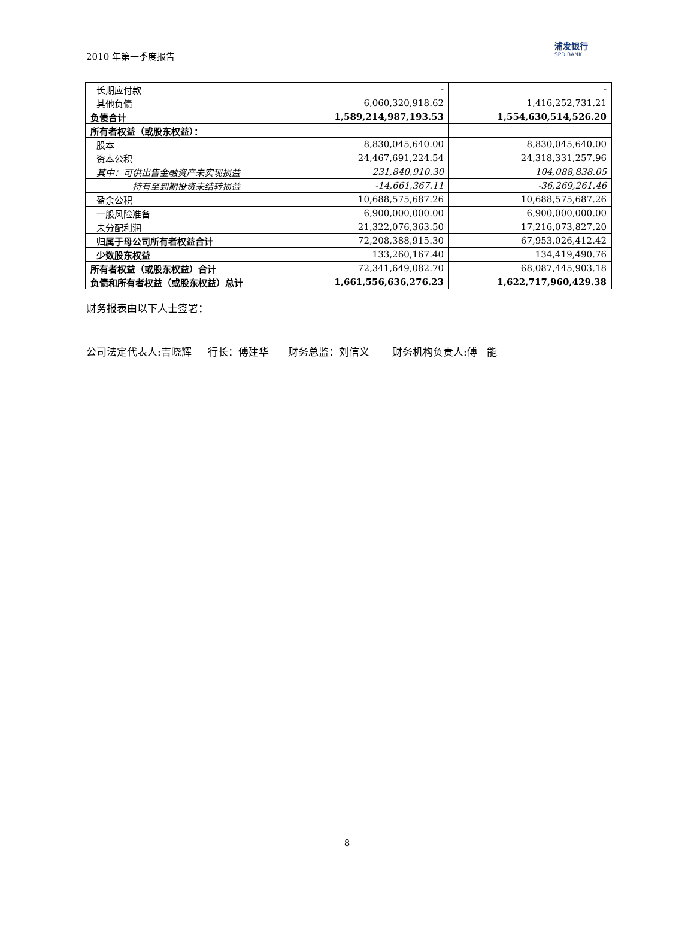2010 年第一季度报告
浦发银行
SPD BANK
| 长期应付款 | - | - |
| 其他负债 | 6,060,320,918.62 | 1,416,252,731.21 |
| 负债合计 | 1,589,214,987,193.53 | 1,554,630,514,526.20 |
| 所有者权益（或股东权益）： | | |
| 股本 | 8,830,045,640.00 | 8,830,045,640.00 |
| 资本公积 | 24,467,691,224.54 | 24,318,331,257.96 |
| 其中：可供出售金融资产未实现损益 | 231,840,910.30 | 104,088,838.05 |
| 持有至到期投资未结转损益 | -14,661,367.11 | -36,269,261.46 |
| 盈余公积 | 10,688,575,687.26 | 10,688,575,687.26 |
| 一般风险准备 | 6,900,000,000.00 | 6,900,000,000.00 |
| 未分配利润 | 21,322,076,363.50 | 17,216,073,827.20 |
| 归属于母公司所有者权益合计 | 72,208,388,915.30 | 67,953,026,412.42 |
| 少数股东权益 | 133,260,167.40 | 134,419,490.76 |
| 所有者权益（或股东权益）合计 | 72,341,649,082.70 | 68,087,445,903.18 |
| 负债和所有者权益（或股东权益）总计 | 1,661,556,636,276.23 | 1,622,717,960,429.38 |
财务报表由以下人士签署：
公司法定代表人:吉晓辉 行长：傅建华 财务总监：刘信义 财务机构负责人:傅 能
8